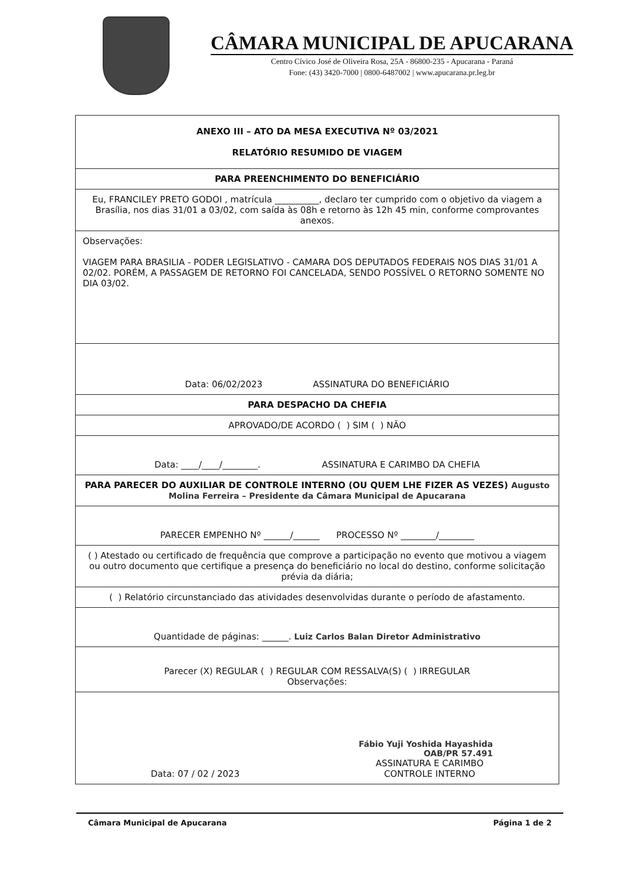CÂMARA MUNICIPAL DE APUCARANA
Centro Cívico José de Oliveira Rosa, 25A - 86800-235 - Apucarana - Paraná
Fone: (43) 3420-7000 | 0800-6487002 | www.apucarana.pr.leg.br
| ANEXO III – ATO DA MESA EXECUTIVA Nº 03/2021 RELATÓRIO RESUMIDO DE VIAGEM |
| PARA PREENCHIMENTO DO BENEFICIÁRIO |
| Eu, FRANCILEY PRETO GODOI , matrícula __________, declaro ter cumprido com o objetivo da viagem a Brasília, nos dias 31/01 a 03/02, com saída às 08h e retorno às 12h 45 min, conforme comprovantes anexos. |
| Observações: VIAGEM PARA BRASILIA - PODER LEGISLATIVO - CAMARA DOS DEPUTADOS FEDERAIS NOS DIAS 31/01 A 02/02. PORÉM, A PASSAGEM DE RETORNO FOI CANCELADA, SENDO POSSÍVEL O RETORNO SOMENTE NO DIA 03/02. |
| Data: 06/02/2023 ASSINATURA DO BENEFICIÁRIO |
| PARA DESPACHO DA CHEFIA |
| APROVADO/DE ACORDO ( ) SIM ( ) NÃO |
| Data: ____/____/________. ASSINATURA E CARIMBO DA CHEFIA |
| PARA PARECER DO AUXILIAR DE CONTROLE INTERNO (OU QUEM LHE FIZER AS VEZES) Augusto Molina Ferreira – Presidente da Câmara Municipal de Apucarana |
| PARECER EMPENHO Nº ______/______ PROCESSO Nº ________/________ |
| ( ) Atestado ou certificado de frequência que comprove a participação no evento que motivou a viagem ou outro documento que certifique a presença do beneficiário no local do destino, conforme solicitação prévia da diária; |
| ( ) Relatório circunstanciado das atividades desenvolvidas durante o período de afastamento. |
| Quantidade de páginas: ______. Luiz Carlos Balan Diretor Administrativo |
| Parecer (X) REGULAR ( ) REGULAR COM RESSALVA(S) ( ) IRREGULAR Observações: |
| Fábio Yuji Yoshida Hayashida OAB/PR 57.491 Data: 07 / 02 / 2023 ASSINATURA E CARIMBO CONTROLE INTERNO |
Câmara Municipal de Apucarana Página 1 de 2